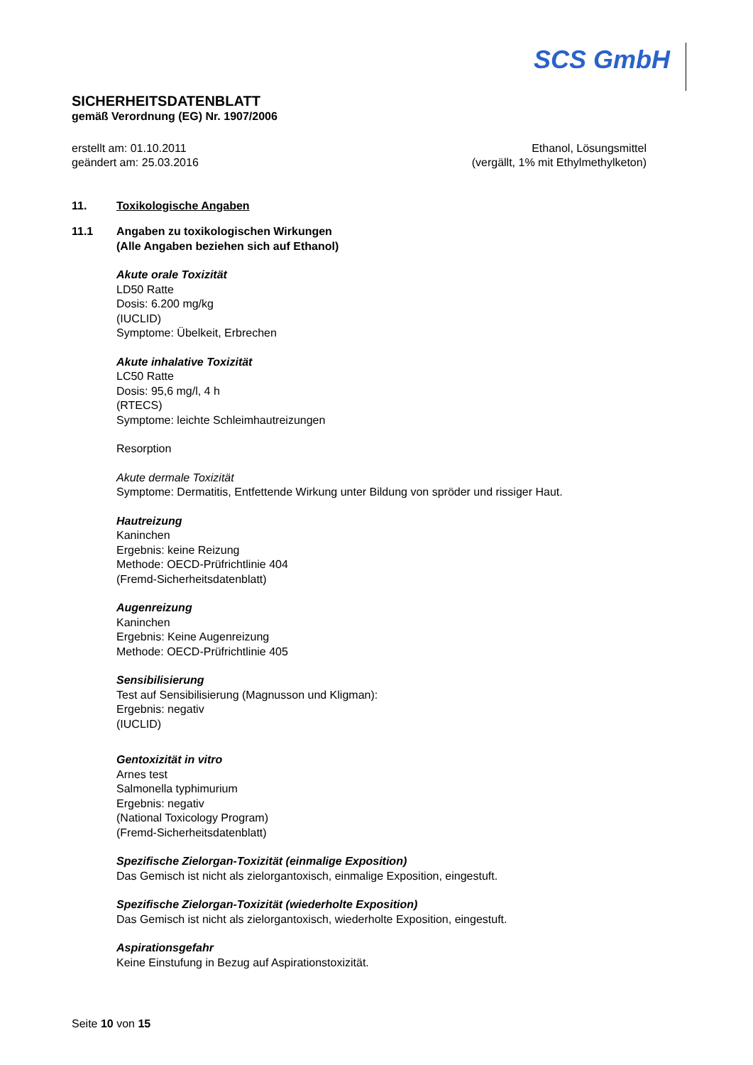SCS GmbH
SICHERHEITSDATENBLATT
gemäß Verordnung (EG) Nr. 1907/2006
erstellt am: 01.10.2011
geändert am: 25.03.2016
Ethanol, Lösungsmittel
(vergällt, 1% mit Ethylmethylketon)
11. Toxikologische Angaben
11.1 Angaben zu toxikologischen Wirkungen
(Alle Angaben beziehen sich auf Ethanol)
Akute orale Toxizität
LD50 Ratte
Dosis: 6.200 mg/kg
(IUCLID)
Symptome: Übelkeit, Erbrechen
Akute inhalative Toxizität
LC50 Ratte
Dosis: 95,6 mg/l, 4 h
(RTECS)
Symptome: leichte Schleimhautreizungen
Resorption
Akute dermale Toxizität
Symptome: Dermatitis, Entfettende Wirkung unter Bildung von spröder und rissiger Haut.
Hautreizung
Kaninchen
Ergebnis: keine Reizung
Methode: OECD-Prüfrichtlinie 404
(Fremd-Sicherheitsdatenblatt)
Augenreizung
Kaninchen
Ergebnis: Keine Augenreizung
Methode: OECD-Prüfrichtlinie 405
Sensibilisierung
Test auf Sensibilisierung (Magnusson und Kligman):
Ergebnis: negativ
(IUCLID)
Gentoxizität in vitro
Arnes test
Salmonella typhimurium
Ergebnis: negativ
(National Toxicology Program)
(Fremd-Sicherheitsdatenblatt)
Spezifische Zielorgan-Toxizität (einmalige Exposition)
Das Gemisch ist nicht als zielorgantoxisch, einmalige Exposition, eingestuft.
Spezifische Zielorgan-Toxizität (wiederholte Exposition)
Das Gemisch ist nicht als zielorgantoxisch, wiederholte Exposition, eingestuft.
Aspirationsgefahr
Keine Einstufung in Bezug auf Aspirationstoxizität.
Seite 10 von 15